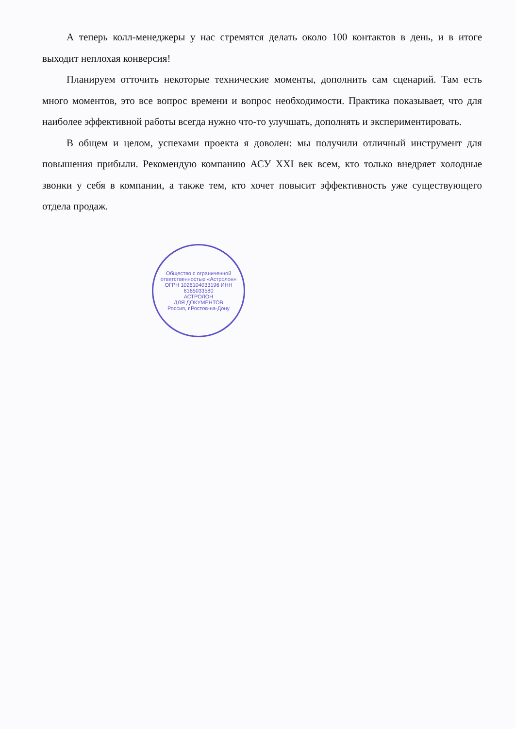А теперь колл-менеджеры у нас стремятся делать около 100 контактов в день, и в итоге выходит неплохая конверсия!
Планируем отточить некоторые технические моменты, дополнить сам сценарий. Там есть много моментов, это все вопрос времени и вопрос необходимости. Практика показывает, что для наиболее эффективной работы всегда нужно что-то улучшать, дополнять и экспериментировать.
В общем и целом, успехами проекта я доволен: мы получили отличный инструмент для повышения прибыли. Рекомендую компанию АСУ XXI век всем, кто только внедряет холодные звонки у себя в компании, а также тем, кто хочет повысит эффективность уже существующего отдела продаж.
Общество с ограниченной ответственностью «Астролон»
ОГРН 1026104033196 ИНН 6165033580
АСТРОЛОН
ДЛЯ ДОКУМЕНТОВ
Россия, г.Ростов-на-Дону